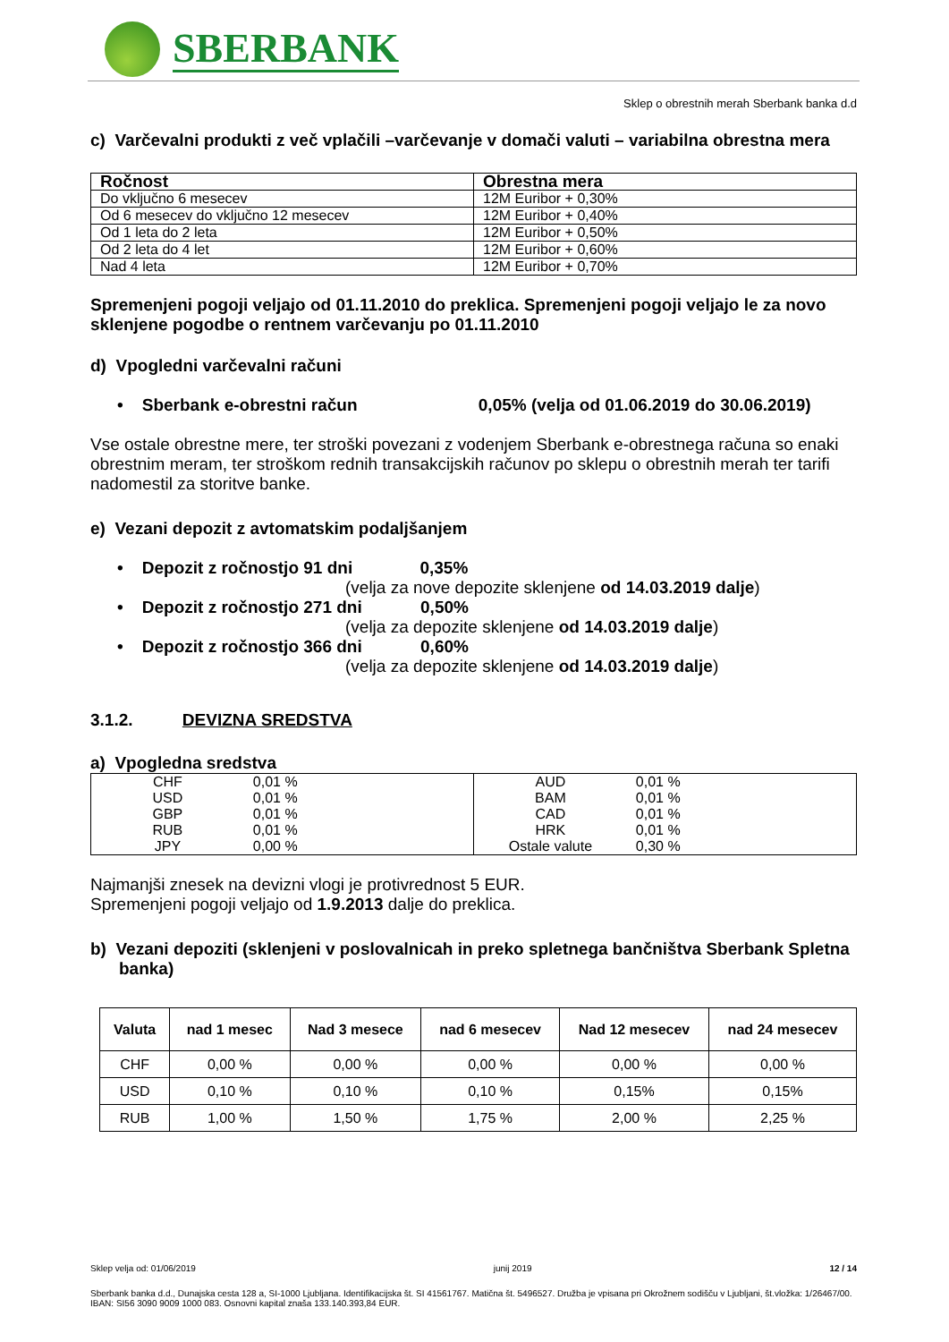SBERBANK
Sklep o obrestnih merah Sberbank banka d.d
c) Varčevalni produkti z več vplačili –varčevanje v domači valuti – variabilna obrestna mera
| Ročnost | Obrestna mera |
| --- | --- |
| Do vključno 6 mesecev | 12M Euribor + 0,30% |
| Od 6 mesecev do vključno 12 mesecev | 12M Euribor + 0,40% |
| Od 1 leta do 2 leta | 12M Euribor + 0,50% |
| Od 2 leta do 4 let | 12M Euribor + 0,60% |
| Nad 4 leta | 12M Euribor + 0,70% |
Spremenjeni pogoji veljajo od 01.11.2010 do preklica. Spremenjeni pogoji veljajo le za novo sklenjene pogodbe o rentnem varčevanju po 01.11.2010
d) Vpogledni varčevalni računi
• Sberbank e-obrestni račun 0,05% (velja od 01.06.2019 do 30.06.2019)
Vse ostale obrestne mere, ter stroški povezani z vodenjem Sberbank e-obrestnega računa so enaki obrestnim meram, ter stroškom rednih transakcijskih računov po sklepu o obrestnih merah ter tarifi nadomestil za storitve banke.
e) Vezani depozit z avtomatskim podaljšanjem
• Depozit z ročnostjo 91 dni 0,35%
(velja za nove depozite sklenjene od 14.03.2019 dalje)
• Depozit z ročnostjo 271 dni 0,50%
(velja za depozite sklenjene od 14.03.2019 dalje)
• Depozit z ročnostjo 366 dni 0,60%
(velja za depozite sklenjene od 14.03.2019 dalje)
3.1.2. DEVIZNA SREDSTVA
a) Vpogledna sredstva
| / CHF / 0,01 % / / USD / 0,01 % / / GBP / 0,01 % / / RUB / 0,01 % / / JPY / 0,00 % / | / AUD / 0,01 % / / BAM / 0,01 % / / CAD / 0,01 % / / HRK / 0,01 % / / Ostale valute / 0,30 % / |
Najmanjši znesek na devizni vlogi je protivrednost 5 EUR.
Spremenjeni pogoji veljajo od 1.9.2013 dalje do preklica.
b) Vezani depoziti (sklenjeni v poslovalnicah in preko spletnega bančništva Sberbank Spletna banka)
| Valuta | nad 1 mesec | Nad 3 mesece | nad 6 mesecev | Nad 12 mesecev | nad 24 mesecev |
| --- | --- | --- | --- | --- | --- |
| CHF | 0,00 % | 0,00 % | 0,00 % | 0,00 % | 0,00 % |
| USD | 0,10 % | 0,10 % | 0,10 % | 0,15% | 0,15% |
| RUB | 1,00 % | 1,50 % | 1,75 % | 2,00 % | 2,25 % |
Sklep velja od: 01/06/2019 junij 2019 12 / 14
Sberbank banka d.d., Dunajska cesta 128 a, SI-1000 Ljubljana. Identifikacijska št. SI 41561767. Matična št. 5496527. Družba je vpisana pri Okrožnem sodišču v Ljubljani, št.vložka: 1/26467/00. IBAN: SI56 3090 9009 1000 083. Osnovni kapital znaša 133.140.393,84 EUR.